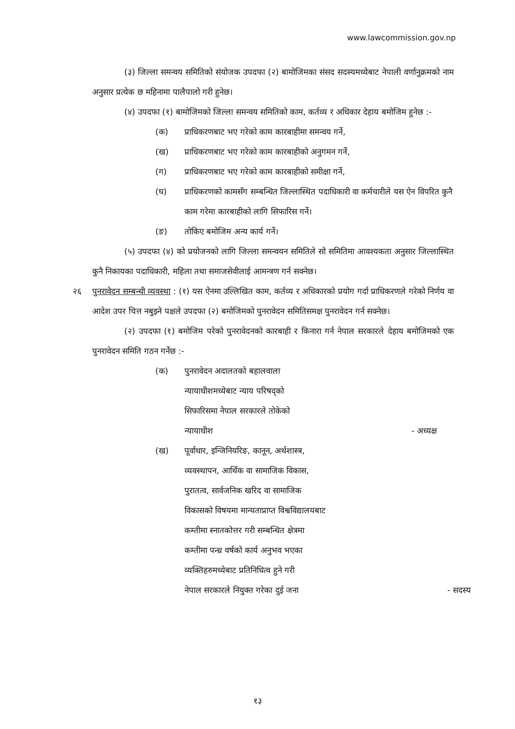www.lawcommission.gov.np
(३) जिल्ला समन्वय समितिको संयोजक उपदफा (२) बामोजिमका संसद सदस्यमध्येबाट नेपाली वर्णानुक्रमको नाम अनुसार प्रत्येक छ महिनामा पालैपालो गरी हुनेछ।
(४) उपदफा (१) बामोजिमको जिल्ला समन्वय समितिको काम, कर्तव्य र अधिकार देहाय बमोजिम हुनेछ :-
(क) प्राधिकरणबाट भए गरेको काम कारबाहीमा समन्वय गर्ने,
(ख) प्राधिकरणबाट भए गरेको काम कारबाहीको अनुगमन गर्ने,
(ग) प्राधिकरणबाट भए गरेको काम कारबाहीको समीक्षा गर्ने,
(घ) प्राधिकरणको कामसँग सम्बन्धित जिल्लास्थित पदाधिकारी वा कर्मचारीले यस ऐन विपरित कुनै काम गरेमा कारबाहीको लागि सिफारिस गर्ने।
(ङ) तोकिए बमोजिम अन्य कार्य गर्ने।
(५) उपदफा (४) को प्रयोजनको लागि जिल्ला समन्वयन समितिले सो समितिमा आवश्यकता अनुसार जिल्लास्थित कुनै निकायका पदाधिकारी, महिला तथा समाजसेवीलाई आमन्त्रण गर्न सक्नेछ।
२६ पुनरावेदन सम्बन्धी व्यवस्था : (१) यस ऐनमा उल्लिखित काम, कर्तव्य र अधिकारको प्रयोग गर्दा प्राधिकरणले गरेको निर्णय वा आदेश उपर चित्त नबुझ्ने पक्षले उपदफा (२) बमोजिमको पुनरावेदन समितिसमक्ष पुनरावेदन गर्न सक्नेछ।
(२) उपदफा (१) बमोजिम परेको पुनरावेदनको कारबाही र किनारा गर्न नेपाल सरकारले देहाय बमोजिमको एक पुनरावेदन समिति गठन गर्नेछ :-
(क) पुनरावेदन अदालतको बहालवाला
न्यायाधीशमध्येबाट न्याय परिषद्को
सिफारिसमा नेपाल सरकारले तोकेको
न्यायाधीश - अध्यक्ष
(ख) पूर्वाधार, इन्जिनियरिङ, कानून, अर्थशास्त्र,
व्यवस्थापन, आर्थिक वा सामाजिक विकास,
पुरातत्व, सार्वजनिक खरिद वा सामाजिक
विकासको विषयमा मान्यताप्राप्त विश्वविद्यालयबाट
कम्तीमा स्नातकोत्तर गरी सम्बन्धित क्षेत्रमा
कम्तीमा पन्ध्र वर्षको कार्य अनुभव भएका
व्यक्तिहरुमध्येबाट प्रतिनिधित्व हुने गरी
नेपाल सरकारले नियुक्त गरेका दुई जना - सदस्य
१३